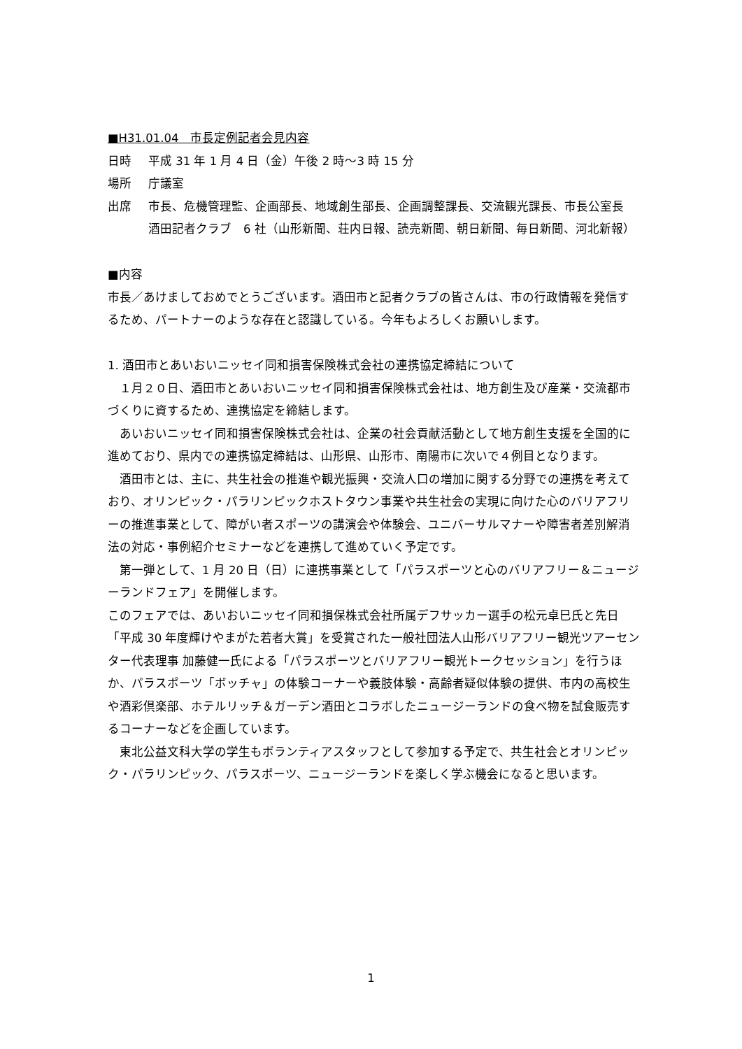■H31.01.04　市長定例記者会見内容
日時 平成 31 年 1 月 4 日（金）午後 2 時～3 時 15 分
場所 庁議室
出席 市長、危機管理監、企画部長、地域創生部長、企画調整課長、交流観光課長、市長公室長
酒田記者クラブ　6 社（山形新聞、荘内日報、読売新聞、朝日新聞、毎日新聞、河北新報）
■内容
市長／あけましておめでとうございます。酒田市と記者クラブの皆さんは、市の行政情報を発信するため、パートナーのような存在と認識している。今年もよろしくお願いします。
1. 酒田市とあいおいニッセイ同和損害保険株式会社の連携協定締結について
　１月２０日、酒田市とあいおいニッセイ同和損害保険株式会社は、地方創生及び産業・交流都市づくりに資するため、連携協定を締結します。
　あいおいニッセイ同和損害保険株式会社は、企業の社会貢献活動として地方創生支援を全国的に進めており、県内での連携協定締結は、山形県、山形市、南陽市に次いで４例目となります。
　酒田市とは、主に、共生社会の推進や観光振興・交流人口の増加に関する分野での連携を考えており、オリンピック・パラリンピックホストタウン事業や共生社会の実現に向けた心のバリアフリーの推進事業として、障がい者スポーツの講演会や体験会、ユニバーサルマナーや障害者差別解消法の対応・事例紹介セミナーなどを連携して進めていく予定です。
　第一弾として、1 月 20 日（日）に連携事業として「パラスポーツと心のバリアフリー＆ニュージーランドフェア」を開催します。
このフェアでは、あいおいニッセイ同和損保株式会社所属デフサッカー選手の松元卓巳氏と先日「平成 30 年度輝けやまがた若者大賞」を受賞された一般社団法人山形バリアフリー観光ツアーセンター代表理事 加藤健一氏による「パラスポーツとバリアフリー観光トークセッション」を行うほか、パラスポーツ「ボッチャ」の体験コーナーや義肢体験・高齢者疑似体験の提供、市内の高校生や酒彩倶楽部、ホテルリッチ＆ガーデン酒田とコラボしたニュージーランドの食べ物を試食販売するコーナーなどを企画しています。
　東北公益文科大学の学生もボランティアスタッフとして参加する予定で、共生社会とオリンピック・パラリンピック、パラスポーツ、ニュージーランドを楽しく学ぶ機会になると思います。
1